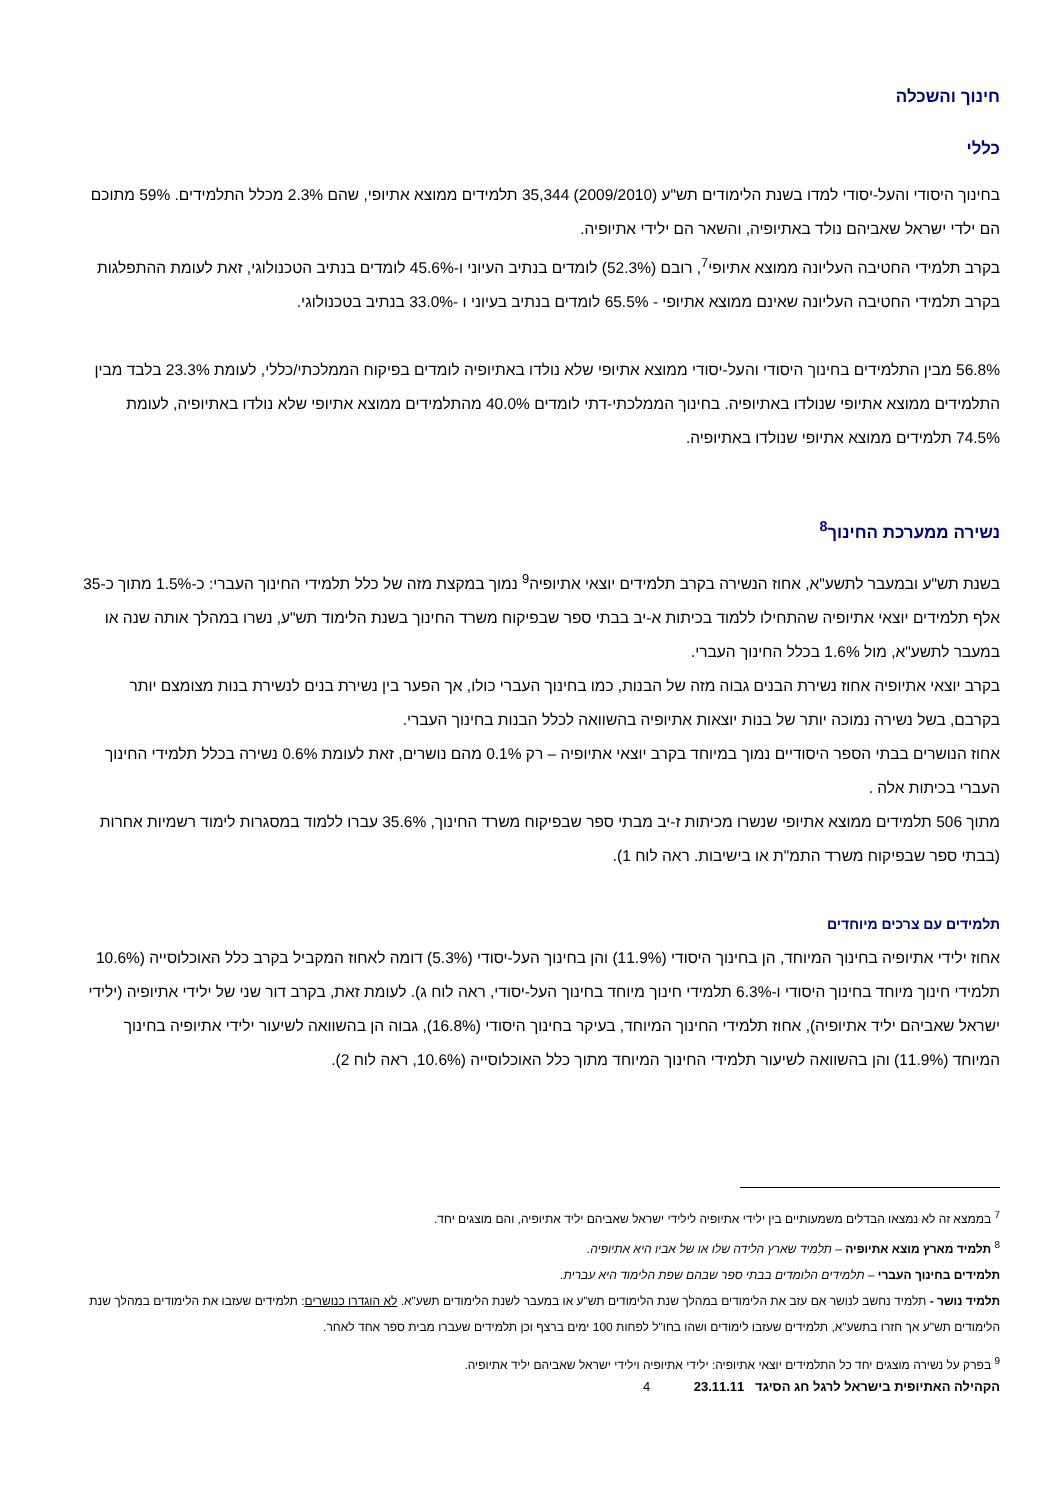חינוך והשכלה
כללי
בחינוך היסודי והעל-יסודי למדו בשנת הלימודים תש"ע (2009/2010) 35,344 תלמידים ממוצא אתיופי, שהם 2.3% מכלל התלמידים. 59% מתוכם הם ילדי ישראל שאביהם נולד באתיופיה, והשאר הם ילידי אתיופיה.
בקרב תלמידי החטיבה העליונה ממוצא אתיופי<sup>7</sup>, רובם (52.3%) לומדים בנתיב העיוני ו-45.6% לומדים בנתיב הטכנולוגי, זאת לעומת ההתפלגות בקרב תלמידי החטיבה העליונה שאינם ממוצא אתיופי - 65.5% לומדים בנתיב בעיוני ו -33.0% בנתיב בטכנולוגי.
56.8% מבין התלמידים בחינוך היסודי והעל-יסודי ממוצא אתיופי שלא נולדו באתיופיה לומדים בפיקוח הממלכתי/כללי, לעומת 23.3% בלבד מבין התלמידים ממוצא אתיופי שנולדו באתיופיה. בחינוך הממלכתי-דתי לומדים 40.0% מהתלמידים ממוצא אתיופי שלא נולדו באתיופיה, לעומת 74.5% תלמידים ממוצא אתיופי שנולדו באתיופיה.
נשירה ממערכת החינוך<sup>8</sup>
בשנת תש"ע ובמעבר לתשע"א, אחוז הנשירה בקרב תלמידים יוצאי אתיופיה<sup>9</sup> נמוך במקצת מזה של כלל תלמידי החינוך העברי: כ-1.5% מתוך כ-35 אלף תלמידים יוצאי אתיופיה שהתחילו ללמוד בכיתות א-יב בבתי ספר שבפיקוח משרד החינוך בשנת הלימוד תש"ע, נשרו במהלך אותה שנה או במעבר לתשע"א, מול 1.6% בכלל החינוך העברי.
בקרב יוצאי אתיופיה אחוז נשירת הבנים גבוה מזה של הבנות, כמו בחינוך העברי כולו, אך הפער בין נשירת בנים לנשירת בנות מצומצם יותר בקרבם, בשל נשירה נמוכה יותר של בנות יוצאות אתיופיה בהשוואה לכלל הבנות בחינוך העברי.
אחוז הנושרים בבתי הספר היסודיים נמוך במיוחד בקרב יוצאי אתיופיה – רק 0.1% מהם נושרים, זאת לעומת 0.6% נשירה בכלל תלמידי החינוך העברי בכיתות אלה .
מתוך 506 תלמידים ממוצא אתיופי שנשרו מכיתות ז-יב מבתי ספר שבפיקוח משרד החינוך, 35.6% עברו ללמוד במסגרות לימוד רשמיות אחרות (בבתי ספר שבפיקוח משרד התמ"ת או בישיבות. ראה לוח 1).
תלמידים עם צרכים מיוחדים
אחוז ילידי אתיופיה בחינוך המיוחד, הן בחינוך היסודי (11.9%) והן בחינוך העל-יסודי (5.3%) דומה לאחוז המקביל בקרב כלל האוכלוסייה (10.6% תלמידי חינוך מיוחד בחינוך היסודי ו-6.3% תלמידי חינוך מיוחד בחינוך העל-יסודי, ראה לוח ג). לעומת זאת, בקרב דור שני של ילידי אתיופיה (ילידי ישראל שאביהם יליד אתיופיה), אחוז תלמידי החינוך המיוחד, בעיקר בחינוך היסודי (16.8%), גבוה הן בהשוואה לשיעור ילידי אתיופיה בחינוך המיוחד (11.9%) והן בהשוואה לשיעור תלמידי החינוך המיוחד מתוך כלל האוכלוסייה (10.6%, ראה לוח 2).
<sup>7</sup> בממצא זה לא נמצאו הבדלים משמעותיים בין ילידי אתיופיה לילידי ישראל שאביהם יליד אתיופיה, והם מוצגים יחד.
<sup>8</sup> תלמיד מארץ מוצא אתיופיה – תלמיד שארץ הלידה שלו או של אביו היא אתיופיה.
תלמידים בחינוך העברי – תלמידים הלומדים בבתי ספר שבהם שפת הלימוד היא עברית.
תלמיד נושר - תלמיד נחשב לנושר אם עזב את הלימודים במהלך שנת הלימודים תש"ע או במעבר לשנת הלימודים תשע"א. לא הוגדרו כנושרים: תלמידים שעזבו את הלימודים במהלך שנת הלימודים תש"ע אך חזרו בתשע"א, תלמידים שעזבו לימודים ושהו בחו"ל לפחות 100 ימים ברצף וכן תלמידים שעברו מבית ספר אחד לאחר.
<sup>9</sup> בפרק על נשירה מוצגים יחד כל התלמידים יוצאי אתיופיה: ילידי אתיופיה וילידי ישראל שאביהם יליד אתיופיה.
הקהילה האתיופית בישראל לרגל חג הסיגד 23.11.11 4